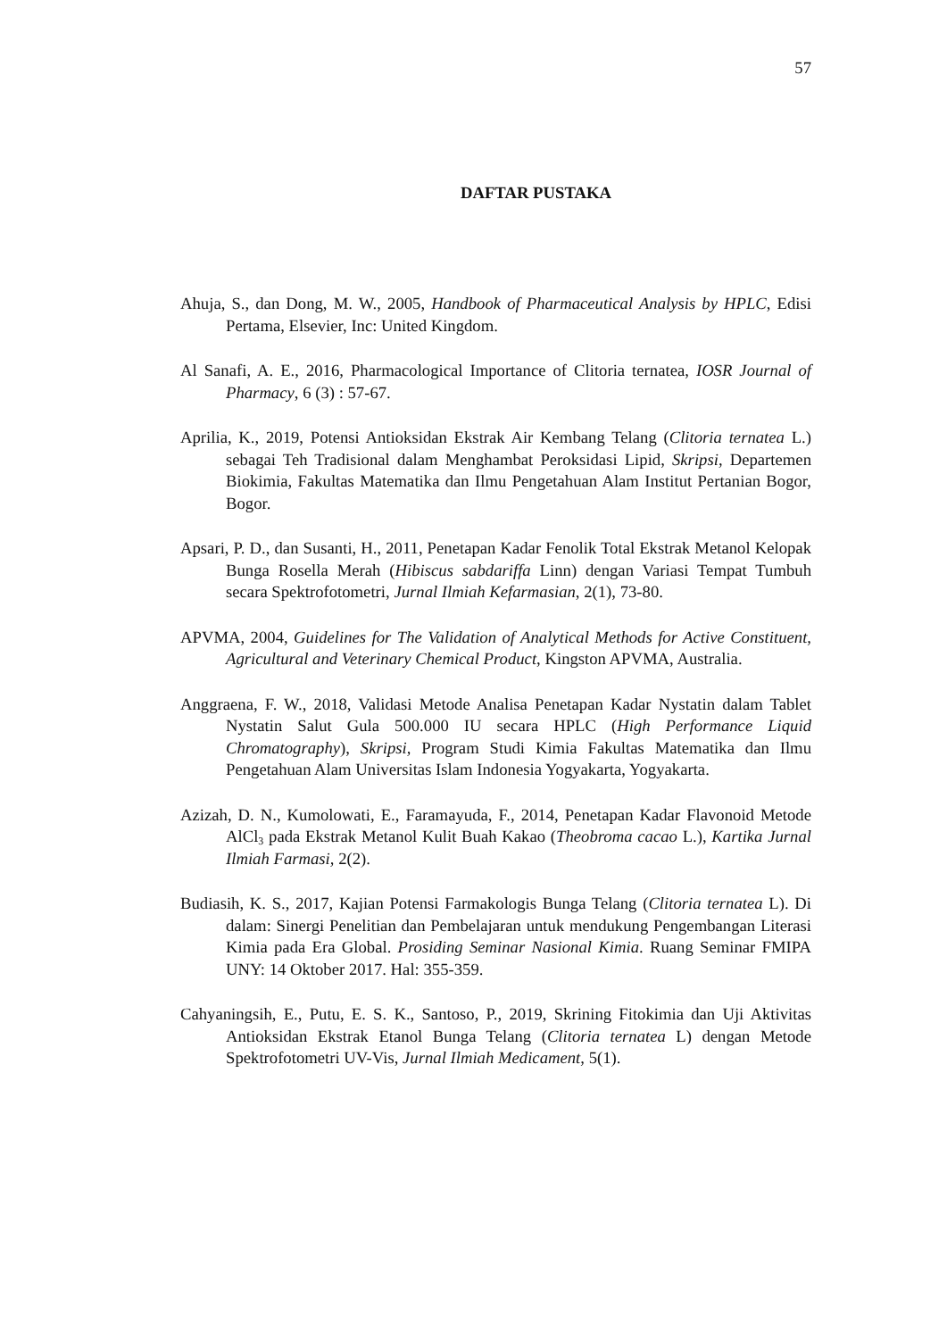57
DAFTAR PUSTAKA
Ahuja, S., dan Dong, M. W., 2005, Handbook of Pharmaceutical Analysis by HPLC, Edisi Pertama, Elsevier, Inc: United Kingdom.
Al Sanafi, A. E., 2016, Pharmacological Importance of Clitoria ternatea, IOSR Journal of Pharmacy, 6 (3) : 57-67.
Aprilia, K., 2019, Potensi Antioksidan Ekstrak Air Kembang Telang (Clitoria ternatea L.) sebagai Teh Tradisional dalam Menghambat Peroksidasi Lipid, Skripsi, Departemen Biokimia, Fakultas Matematika dan Ilmu Pengetahuan Alam Institut Pertanian Bogor, Bogor.
Apsari, P. D., dan Susanti, H., 2011, Penetapan Kadar Fenolik Total Ekstrak Metanol Kelopak Bunga Rosella Merah (Hibiscus sabdariffa Linn) dengan Variasi Tempat Tumbuh secara Spektrofotometri, Jurnal Ilmiah Kefarmasian, 2(1), 73-80.
APVMA, 2004, Guidelines for The Validation of Analytical Methods for Active Constituent, Agricultural and Veterinary Chemical Product, Kingston APVMA, Australia.
Anggraena, F. W., 2018, Validasi Metode Analisa Penetapan Kadar Nystatin dalam Tablet Nystatin Salut Gula 500.000 IU secara HPLC (High Performance Liquid Chromatography), Skripsi, Program Studi Kimia Fakultas Matematika dan Ilmu Pengetahuan Alam Universitas Islam Indonesia Yogyakarta, Yogyakarta.
Azizah, D. N., Kumolowati, E., Faramayuda, F., 2014, Penetapan Kadar Flavonoid Metode AlCl<sub>3</sub> pada Ekstrak Metanol Kulit Buah Kakao (Theobroma cacao L.), Kartika Jurnal Ilmiah Farmasi, 2(2).
Budiasih, K. S., 2017, Kajian Potensi Farmakologis Bunga Telang (Clitoria ternatea L). Di dalam: Sinergi Penelitian dan Pembelajaran untuk mendukung Pengembangan Literasi Kimia pada Era Global. Prosiding Seminar Nasional Kimia. Ruang Seminar FMIPA UNY: 14 Oktober 2017. Hal: 355-359.
Cahyaningsih, E., Putu, E. S. K., Santoso, P., 2019, Skrining Fitokimia dan Uji Aktivitas Antioksidan Ekstrak Etanol Bunga Telang (Clitoria ternatea L) dengan Metode Spektrofotometri UV-Vis, Jurnal Ilmiah Medicament, 5(1).